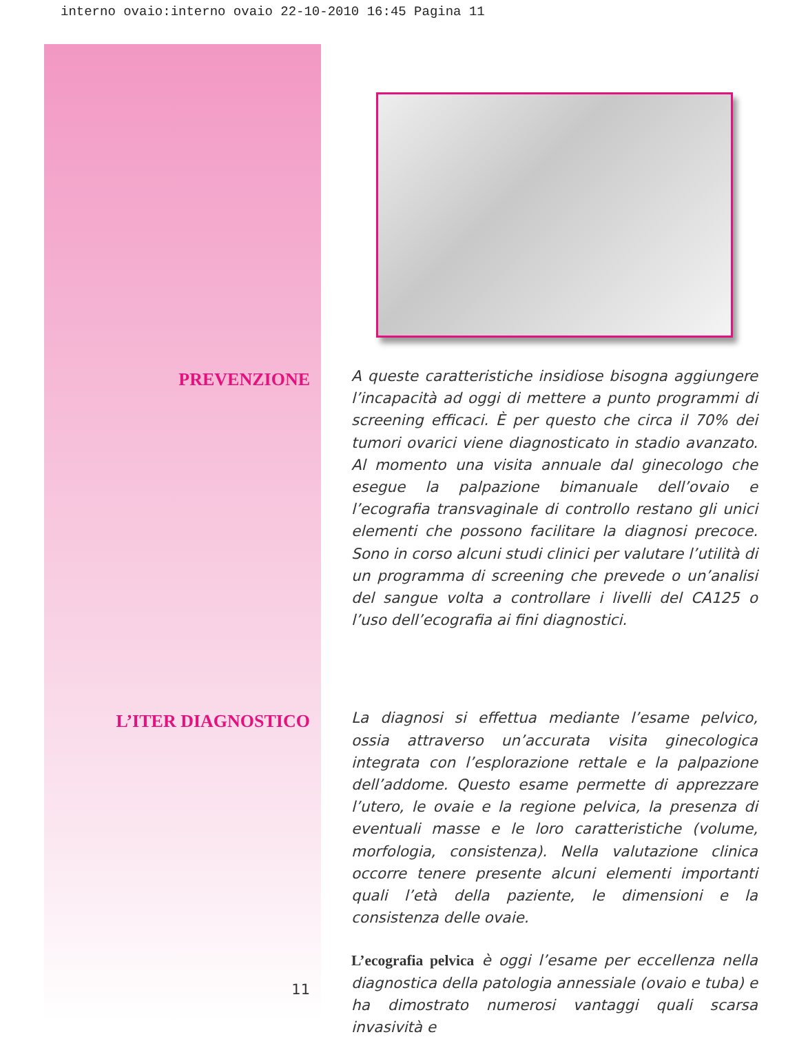interno ovaio:interno ovaio 22-10-2010 16:45 Pagina 11
PREVENZIONE
A queste caratteristiche insidiose bisogna aggiungere l’incapacità ad oggi di mettere a punto programmi di screening efficaci. È per questo che circa il 70% dei tumori ovarici viene diagnosticato in stadio avanzato. Al momento una visita annuale dal ginecologo che esegue la palpazione bimanuale dell’ovaio e l’ecografia transvaginale di controllo restano gli unici elementi che possono facilitare la diagnosi precoce. Sono in corso alcuni studi clinici per valutare l’utilità di un programma di screening che prevede o un’analisi del sangue volta a controllare i livelli del CA125 o l’uso dell’ecografia ai fini diagnostici.
L’ITER DIAGNOSTICO
11
La diagnosi si effettua mediante l’esame pelvico, ossia attraverso un’accurata visita ginecologica integrata con l’esplorazione rettale e la palpazione dell’addome. Questo esame permette di apprezzare l’utero, le ovaie e la regione pelvica, la presenza di eventuali masse e le loro caratteristiche (volume, morfologia, consistenza). Nella valutazione clinica occorre tenere presente alcuni elementi importanti quali l’età della paziente, le dimensioni e la consistenza delle ovaie.
L’ecografia pelvica è oggi l’esame per eccellenza nella diagnostica della patologia annessiale (ovaio e tuba) e ha dimostrato numerosi vantaggi quali scarsa invasività e